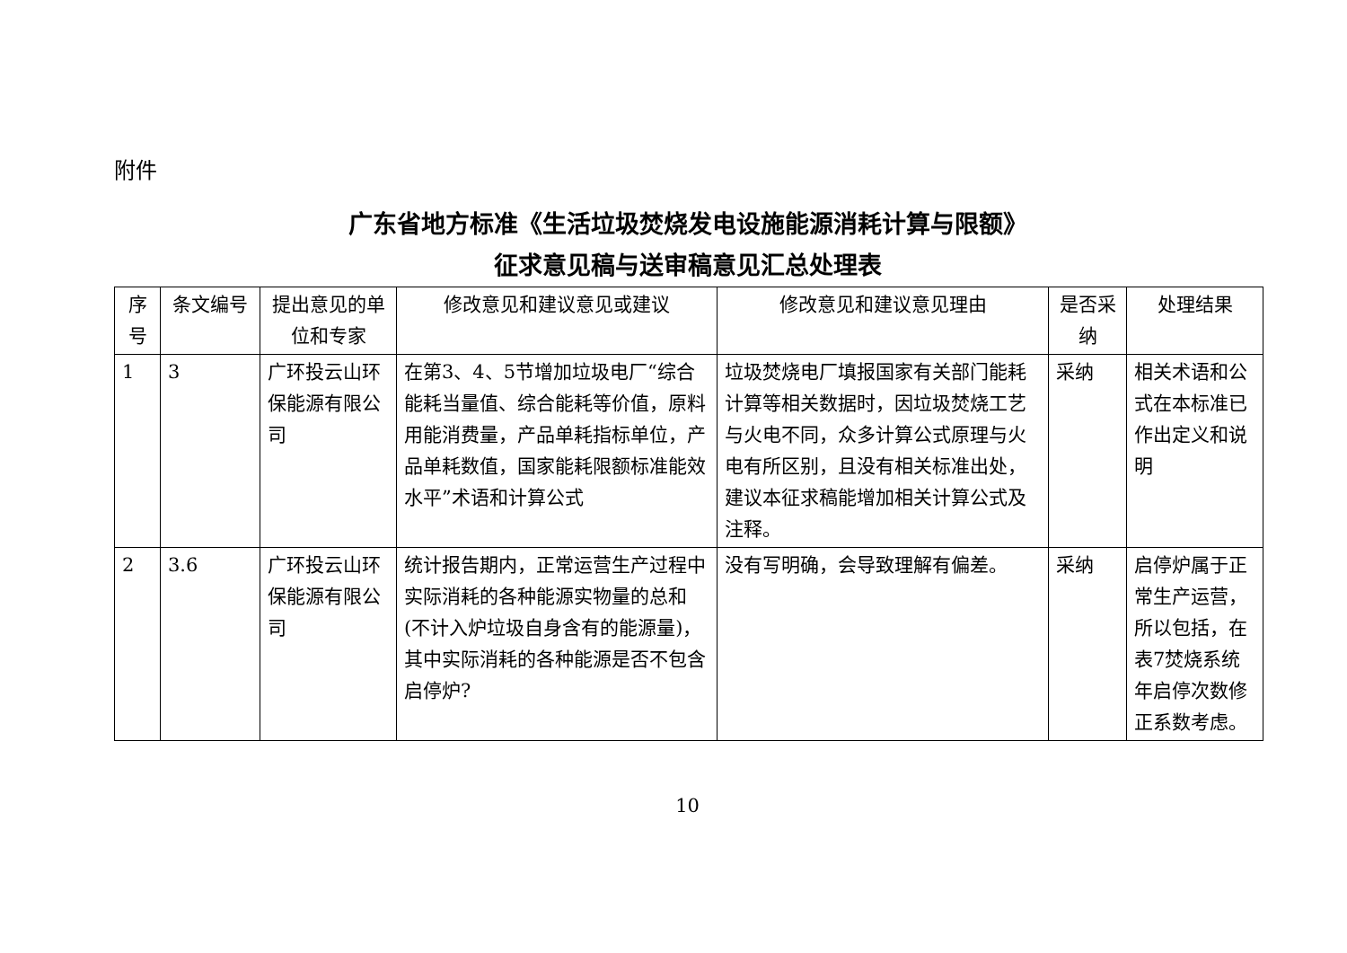附件
广东省地方标准《生活垃圾焚烧发电设施能源消耗计算与限额》
征求意见稿与送审稿意见汇总处理表
| 序号 | 条文编号 | 提出意见的单位和专家 | 修改意见和建议意见或建议 | 修改意见和建议意见理由 | 是否采纳 | 处理结果 |
| --- | --- | --- | --- | --- | --- | --- |
| 1 | 3 | 广环投云山环保能源有限公司 | 在第3、4、5节增加垃圾电厂“综合能耗当量值、综合能耗等价值，原料用能消费量，产品单耗指标单位，产品单耗数值，国家能耗限额标准能效水平”术语和计算公式 | 垃圾焚烧电厂填报国家有关部门能耗计算等相关数据时，因垃圾焚烧工艺与火电不同，众多计算公式原理与火电有所区别，且没有相关标准出处，建议本征求稿能增加相关计算公式及注释。 | 采纳 | 相关术语和公式在本标准已作出定义和说明 |
| 2 | 3.6 | 广环投云山环保能源有限公司 | 统计报告期内，正常运营生产过程中实际消耗的各种能源实物量的总和(不计入炉垃圾自身含有的能源量)，其中实际消耗的各种能源是否不包含启停炉? | 没有写明确，会导致理解有偏差。 | 采纳 | 启停炉属于正常生产运营，所以包括，在表7焚烧系统年启停次数修正系数考虑。 |
10